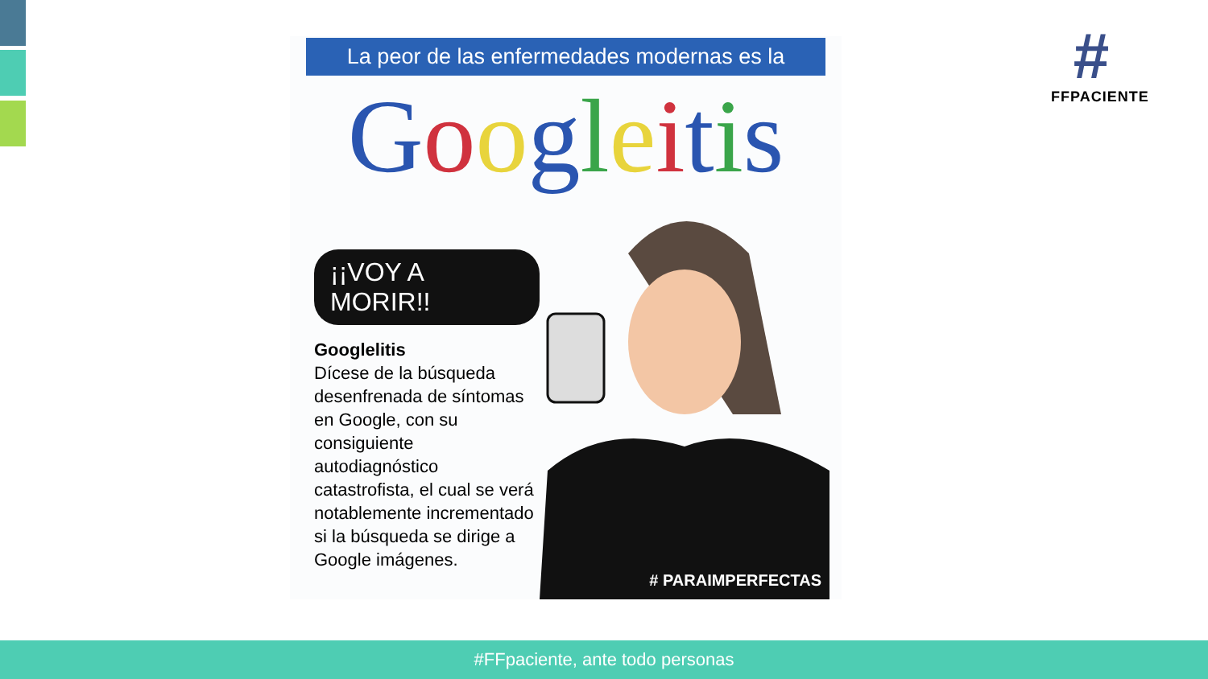#
FFPACIENTE
La peor de las enfermedades modernas es la
Googleitis
¡¡VOY A MORIR!!
Googlelitis
Dícese de la búsqueda desenfrenada de síntomas en Google, con su consiguiente autodiagnóstico catastrofista, el cual se verá notablemente incrementado si la búsqueda se dirige a Google imágenes.
# PARAIMPERFECTAS
#FFpaciente, ante todo personas